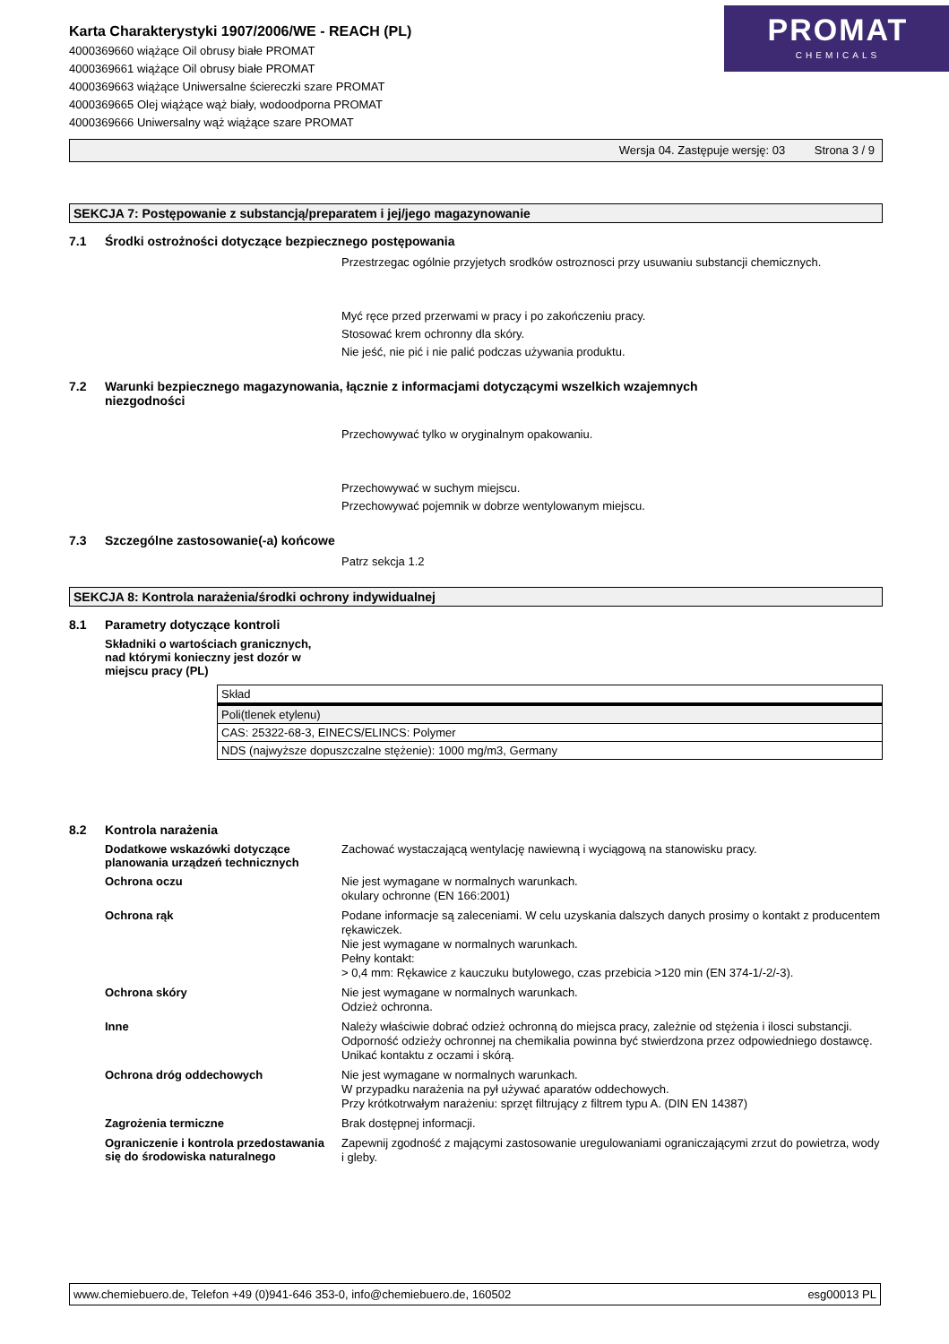Karta Charakterystyki 1907/2006/WE - REACH (PL)
4000369660 wiążące Oil obrusy białe PROMAT
4000369661 wiążące Oil obrusy białe PROMAT
4000369663 wiążące Uniwersalne ściereczki szare PROMAT
4000369665 Olej wiążące wąż biały, wodoodporna PROMAT
4000369666 Uniwersalny wąż wiążące szare PROMAT
PROMAT
CHEMICALS
Wersja 04. Zastępuje wersję: 03 Strona 3 / 9
SEKCJA 7: Postępowanie z substancją/preparatem i jej/jego magazynowanie
7.1 Środki ostrożności dotyczące bezpiecznego postępowania
Przestrzegac ogólnie przyjetych srodków ostroznosci przy usuwaniu substancji chemicznych.
Myć ręce przed przerwami w pracy i po zakończeniu pracy.
Stosować krem ochronny dla skóry.
Nie jeść, nie pić i nie palić podczas używania produktu.
7.2 Warunki bezpiecznego magazynowania, łącznie z informacjami dotyczącymi wszelkich wzajemnych
niezgodności
Przechowywać tylko w oryginalnym opakowaniu.
Przechowywać w suchym miejscu.
Przechowywać pojemnik w dobrze wentylowanym miejscu.
7.3 Szczególne zastosowanie(-a) końcowe
Patrz sekcja 1.2
SEKCJA 8: Kontrola narażenia/środki ochrony indywidualnej
8.1 Parametry dotyczące kontroli
Składniki o wartościach granicznych, nad którymi konieczny jest dozór w miejscu pracy (PL)
| Skład |
| Poli(tlenek etylenu) |
| CAS: 25322-68-3, EINECS/ELINCS: Polymer |
| NDS (najwyższe dopuszczalne stężenie): 1000 mg/m3, Germany |
8.2 Kontrola narażenia
Dodatkowe wskazówki dotyczące planowania urządzeń technicznych
Zachować wystaczającą wentylację nawiewną i wyciągową na stanowisku pracy.
Ochrona oczu
Nie jest wymagane w normalnych warunkach.
okulary ochronne (EN 166:2001)
Ochrona rąk
Podane informacje są zaleceniami. W celu uzyskania dalszych danych prosimy o kontakt z producentem rękawiczek.
Nie jest wymagane w normalnych warunkach.
Pełny kontakt:
> 0,4 mm: Rękawice z kauczuku butylowego, czas przebicia >120 min (EN 374-1/-2/-3).
Ochrona skóry
Nie jest wymagane w normalnych warunkach.
Odzież ochronna.
Inne
Należy właściwie dobrać odzież ochronną do miejsca pracy, zależnie od stężenia i ilosci substancji. Odporność odzieży ochronnej na chemikalia powinna być stwierdzona przez odpowiedniego dostawcę.
Unikać kontaktu z oczami i skórą.
Ochrona dróg oddechowych
Nie jest wymagane w normalnych warunkach.
W przypadku narażenia na pył używać aparatów oddechowych.
Przy krótkotrwałym narażeniu: sprzęt filtrujący z filtrem typu A. (DIN EN 14387)
Zagrożenia termiczne
Brak dostępnej informacji.
Ograniczenie i kontrola przedostawania się do środowiska naturalnego
Zapewnij zgodność z mającymi zastosowanie uregulowaniami ograniczającymi zrzut do powietrza, wody i gleby.
www.chemiebuero.de, Telefon +49 (0)941-646 353-0, info@chemiebuero.de, 160502 esg00013 PL